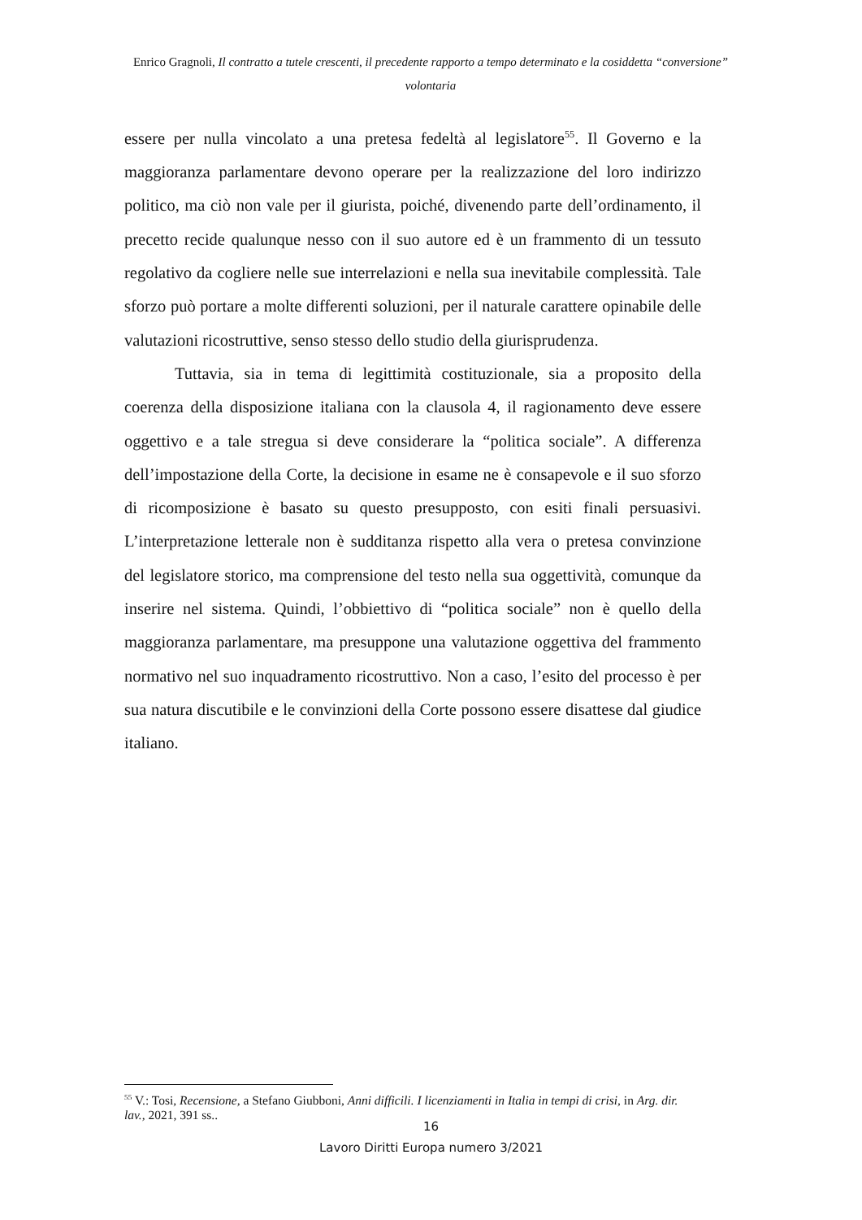Enrico Gragnoli, Il contratto a tutele crescenti, il precedente rapporto a tempo determinato e la cosiddetta “conversione” volontaria
essere per nulla vincolato a una pretesa fedeltà al legislatore<sup>55</sup>. Il Governo e la maggioranza parlamentare devono operare per la realizzazione del loro indirizzo politico, ma ciò non vale per il giurista, poiché, divenendo parte dell’ordinamento, il precetto recide qualunque nesso con il suo autore ed è un frammento di un tessuto regolativo da cogliere nelle sue interrelazioni e nella sua inevitabile complessità. Tale sforzo può portare a molte differenti soluzioni, per il naturale carattere opinabile delle valutazioni ricostruttive, senso stesso dello studio della giurisprudenza.
Tuttavia, sia in tema di legittimità costituzionale, sia a proposito della coerenza della disposizione italiana con la clausola 4, il ragionamento deve essere oggettivo e a tale stregua si deve considerare la “politica sociale”. A differenza dell’impostazione della Corte, la decisione in esame ne è consapevole e il suo sforzo di ricomposizione è basato su questo presupposto, con esiti finali persuasivi. L’interpretazione letterale non è sudditanza rispetto alla vera o pretesa convinzione del legislatore storico, ma comprensione del testo nella sua oggettività, comunque da inserire nel sistema. Quindi, l’obbiettivo di “politica sociale” non è quello della maggioranza parlamentare, ma presuppone una valutazione oggettiva del frammento normativo nel suo inquadramento ricostruttivo. Non a caso, l’esito del processo è per sua natura discutibile e le convinzioni della Corte possono essere disattese dal giudice italiano.
<sup>55</sup> V.: Tosi, Recensione, a Stefano Giubboni, Anni difficili. I licenziamenti in Italia in tempi di crisi, in Arg. dir. lav., 2021, 391 ss..
16
Lavoro Diritti Europa numero 3/2021